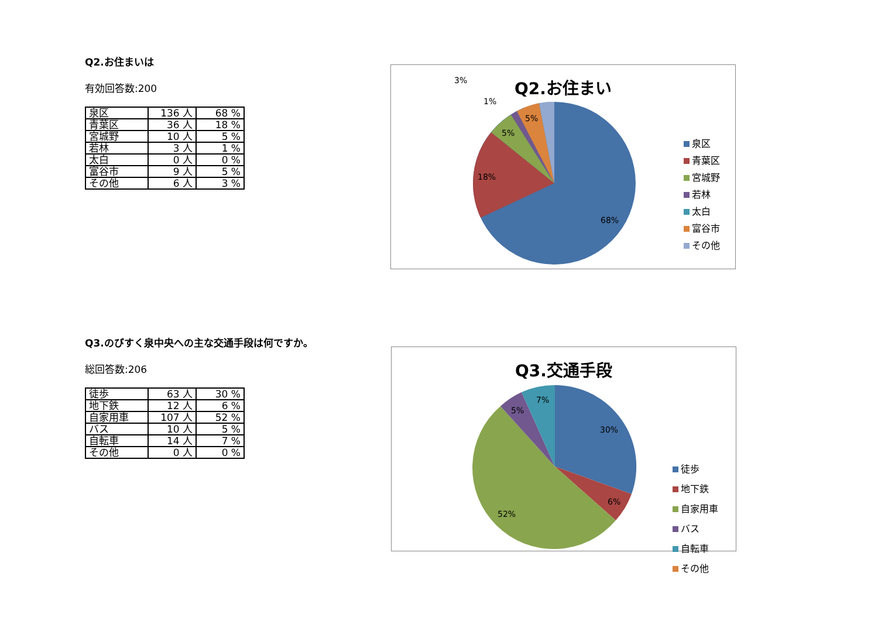Q2.お住まいは
有効回答数:200
| 泉区 | 136 人 | 68 % |
| 青葉区 | 36 人 | 18 % |
| 宮城野 | 10 人 | 5 % |
| 若林 | 3 人 | 1 % |
| 太白 | 0 人 | 0 % |
| 富谷市 | 9 人 | 5 % |
| その他 | 6 人 | 3 % |
Q2.お住まい
68%
18%
5%
5%
1%
3%
泉区
青葉区
宮城野
若林
太白
富谷市
その他
Q3.のびすく泉中央への主な交通手段は何ですか。
総回答数:206
| 徒歩 | 63 人 | 30 % |
| 地下鉄 | 12 人 | 6 % |
| 自家用車 | 107 人 | 52 % |
| バス | 10 人 | 5 % |
| 自転車 | 14 人 | 7 % |
| その他 | 0 人 | 0 % |
Q3.交通手段
30%
6%
52%
5%
7%
徒歩
地下鉄
自家用車
バス
自転車
その他